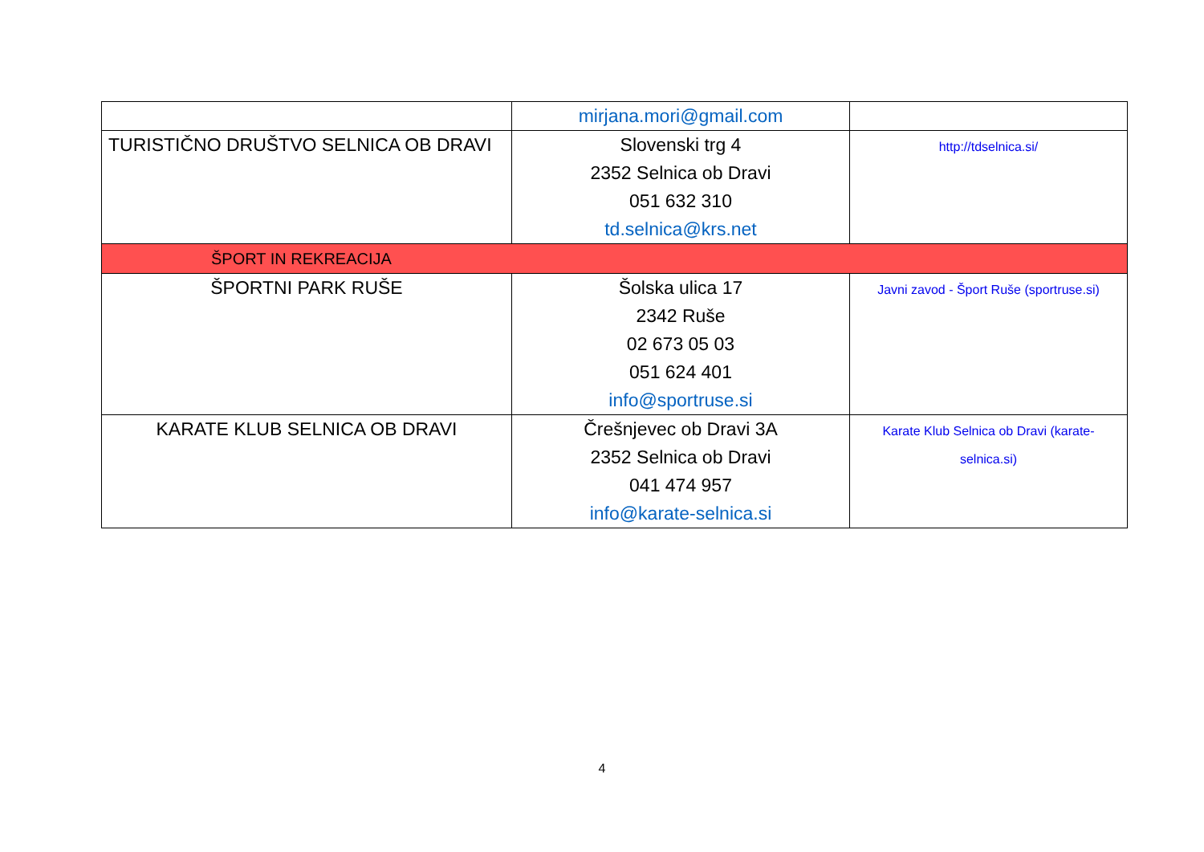| | mirjana.mori@gmail.com | |
| TURISTIČNO DRUŠTVO SELNICA OB DRAVI | Slovenski trg 4 2352 Selnica ob Dravi 051 632 310 td.selnica@krs.net | http://tdselnica.si/ |
| ŠPORT IN REKREACIJA | | |
| ŠPORTNI PARK RUŠE | Šolska ulica 17 2342 Ruše 02 673 05 03 051 624 401 info@sportruse.si | Javni zavod - Šport Ruše (sportruse.si) |
| KARATE KLUB SELNICA OB DRAVI | Črešnjevec ob Dravi 3A 2352 Selnica ob Dravi 041 474 957 info@karate-selnica.si | Karate Klub Selnica ob Dravi (karate-selnica.si) |
4